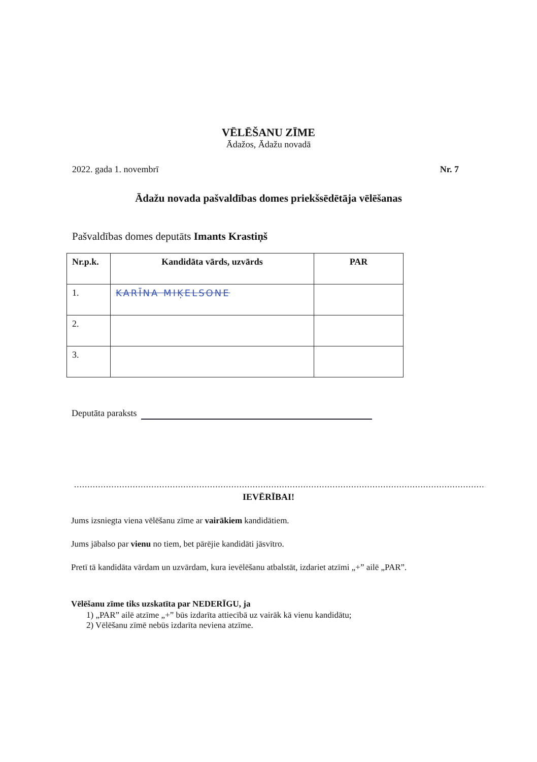VĒLĒŠANU ZĪME
Ādažos, Ādažu novadā
2022. gada 1. novembrī Nr. 7
Ādažu novada pašvaldības domes priekšsēdētāja vēlēšanas
Pašvaldības domes deputāts Imants Krastiņš
| Nr.p.k. | Kandidāta vārds, uzvārds | PAR |
| --- | --- | --- |
| 1. | KARĪNA MIĶELSONE | |
| 2. | | |
| 3. | | |
Deputāta paraksts
..............................................................................................................................................................................
IEVĒRĪBAI!
Jums izsniegta viena vēlēšanu zīme ar vairākiem kandidātiem.
Jums jābalso par vienu no tiem, bet pārējie kandidāti jāsvītro.
Pretī tā kandidāta vārdam un uzvārdam, kura ievēlēšanu atbalstāt, izdariet atzīmi „+” ailē „PAR”.
Vēlēšanu zīme tiks uzskatīta par NEDERĪGU, ja
1) „PAR” ailē atzīme „+” būs izdarīta attiecībā uz vairāk kā vienu kandidātu;
2) Vēlēšanu zīmē nebūs izdarīta neviena atzīme.